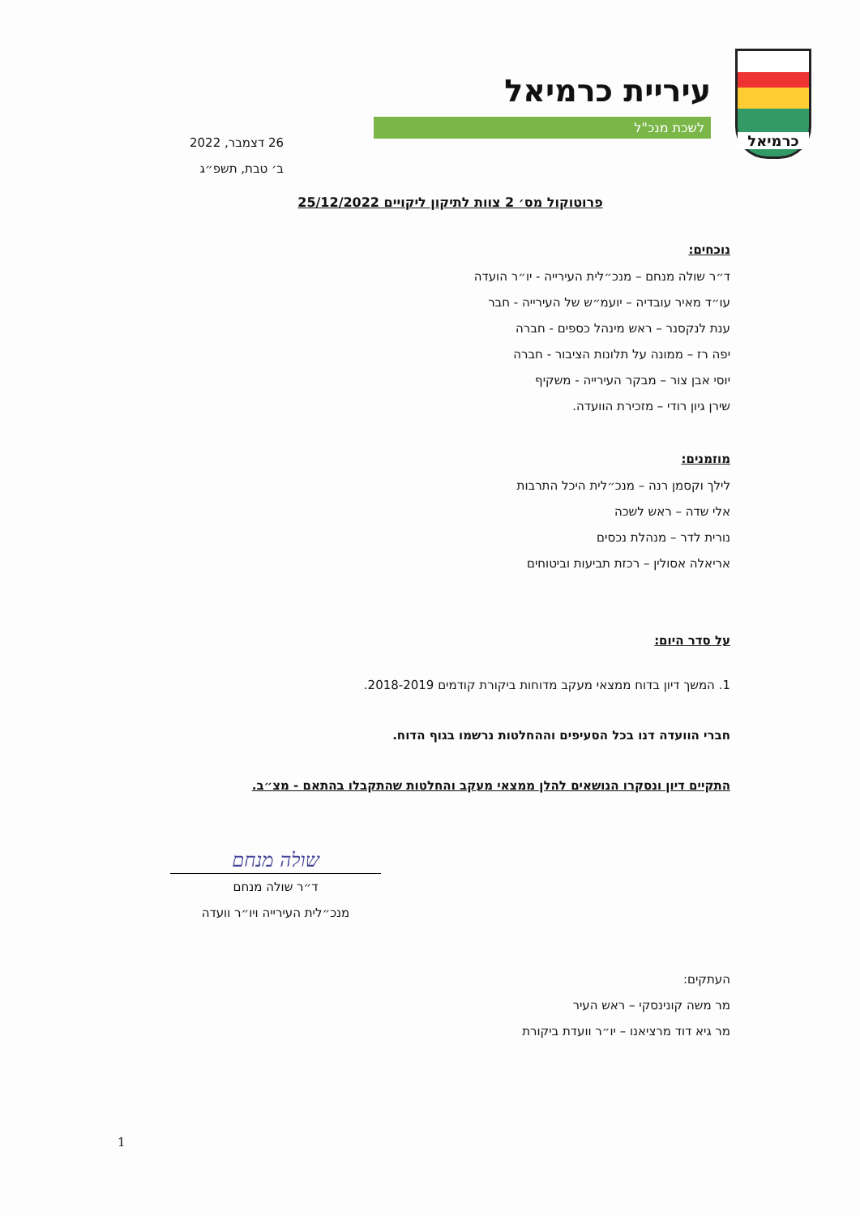כרמיאל
עיריית כרמיאל
לשכת מנכ"ל
26 דצמבר, 2022
ב׳ טבת, תשפ״ג
פרוטוקול מס׳ 2 צוות לתיקון ליקויים 25/12/2022
נוכחים:
ד״ר שולה מנחם – מנכ״לית העירייה - יו״ר הועדה
עו״ד מאיר עובדיה – יועמ״ש של העירייה - חבר
ענת לנקסנר – ראש מינהל כספים - חברה
יפה רז – ממונה על תלונות הציבור - חברה
יוסי אבן צור – מבקר העירייה - משקיף
שירן גיון רודי – מזכירת הוועדה.
מוזמנים:
לילך וקסמן רנה – מנכ״לית היכל התרבות
אלי שדה – ראש לשכה
נורית לדר – מנהלת נכסים
אריאלה אסולין – רכזת תביעות וביטוחים
על סדר היום:
1. המשך דיון בדוח ממצאי מעקב מדוחות ביקורת קודמים 2018-2019.
חברי הוועדה דנו בכל הסעיפים וההחלטות נרשמו בגוף הדוח.
התקיים דיון ונסקרו הנושאים להלן ממצאי מעקב והחלטות שהתקבלו בהתאם - מצ״ב.
שולה מנחם
ד״ר שולה מנחם
מנכ״לית העירייה ויו״ר וועדה
העתקים:
מר משה קונינסקי – ראש העיר
מר גיא דוד מרציאנו – יו״ר וועדת ביקורת
1